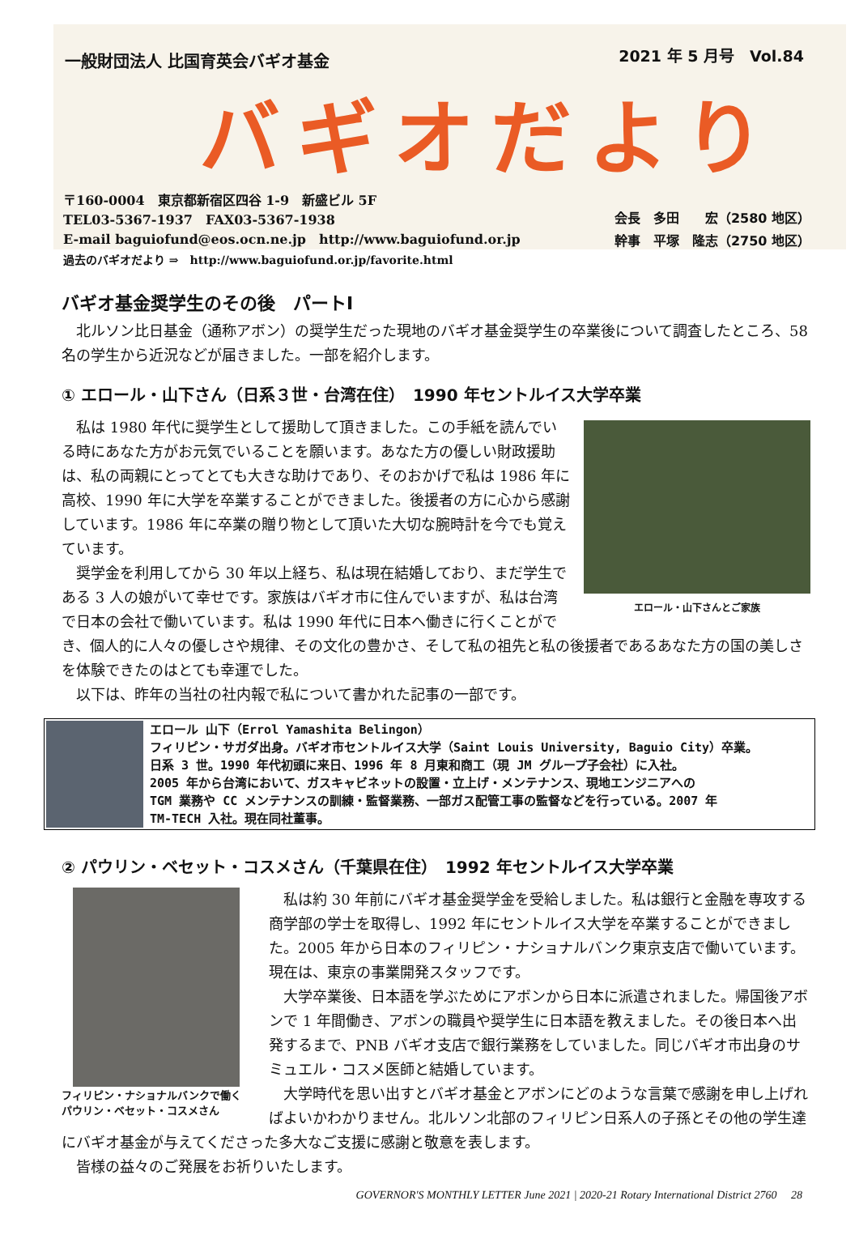一般財団法人 比国育英会バギオ基金 2021 年 5 月号　Vol.84
バギオだより
〒160-0004　東京都新宿区四谷 1-9　新盛ビル 5F
TEL03-5367-1937　FAX03-5367-1938
E-mail baguiofund@eos.ocn.ne.jp　http://www.baguiofund.or.jp
会長　多田　　宏（2580 地区）
幹事　平塚　隆志（2750 地区）
過去のバギオだより ⇒　http://www.baguiofund.or.jp/favorite.html
バギオ基金奨学生のその後　パートⅠ
北ルソン比日基金（通称アボン）の奨学生だった現地のバギオ基金奨学生の卒業後について調査したところ、58 名の学生から近況などが届きました。一部を紹介します。
① エロール・山下さん（日系３世・台湾在住）　1990 年セントルイス大学卒業
エロール・山下さんとご家族
私は 1980 年代に奨学生として援助して頂きました。この手紙を読んでいる時にあなた方がお元気でいることを願います。あなた方の優しい財政援助は、私の両親にとってとても大きな助けであり、そのおかげで私は 1986 年に高校、1990 年に大学を卒業することができました。後援者の方に心から感謝しています。1986 年に卒業の贈り物として頂いた大切な腕時計を今でも覚えています。
奨学金を利用してから 30 年以上経ち、私は現在結婚しており、まだ学生である 3 人の娘がいて幸せです。家族はバギオ市に住んでいますが、私は台湾で日本の会社で働いています。私は 1990 年代に日本へ働きに行くことができ、個人的に人々の優しさや規律、その文化の豊かさ、そして私の祖先と私の後援者であるあなた方の国の美しさを体験できたのはとても幸運でした。
以下は、昨年の当社の社内報で私について書かれた記事の一部です。
エロール 山下（Errol Yamashita Belingon）
フィリピン・サガダ出身。バギオ市セントルイス大学（Saint Louis University, Baguio City）卒業。
日系 3 世。1990 年代初頭に来日、1996 年 8 月東和商工（現 JM グループ子会社）に入社。
2005 年から台湾において、ガスキャビネットの設置・立上げ・メンテナンス、現地エンジニアへの
TGM 業務や CC メンテナンスの訓練・監督業務、一部ガス配管工事の監督などを行っている。2007 年
TM-TECH 入社。現在同社董事。
② パウリン・ベセット・コスメさん（千葉県在住）　1992 年セントルイス大学卒業
フィリピン・ナショナルバンクで働く
パウリン・ベセット・コスメさん
私は約 30 年前にバギオ基金奨学金を受給しました。私は銀行と金融を専攻する商学部の学士を取得し、1992 年にセントルイス大学を卒業することができました。2005 年から日本のフィリピン・ナショナルバンク東京支店で働いています。現在は、東京の事業開発スタッフです。
大学卒業後、日本語を学ぶためにアボンから日本に派遣されました。帰国後アボンで 1 年間働き、アボンの職員や奨学生に日本語を教えました。その後日本へ出発するまで、PNB バギオ支店で銀行業務をしていました。同じバギオ市出身のサミュエル・コスメ医師と結婚しています。
大学時代を思い出すとバギオ基金とアボンにどのような言葉で感謝を申し上げればよいかわかりません。北ルソン北部のフィリピン日系人の子孫とその他の学生達にバギオ基金が与えてくださった多大なご支援に感謝と敬意を表します。
皆様の益々のご発展をお祈りいたします。
GOVERNOR'S MONTHLY LETTER June 2021 | 2020-21 Rotary International District 2760　 28